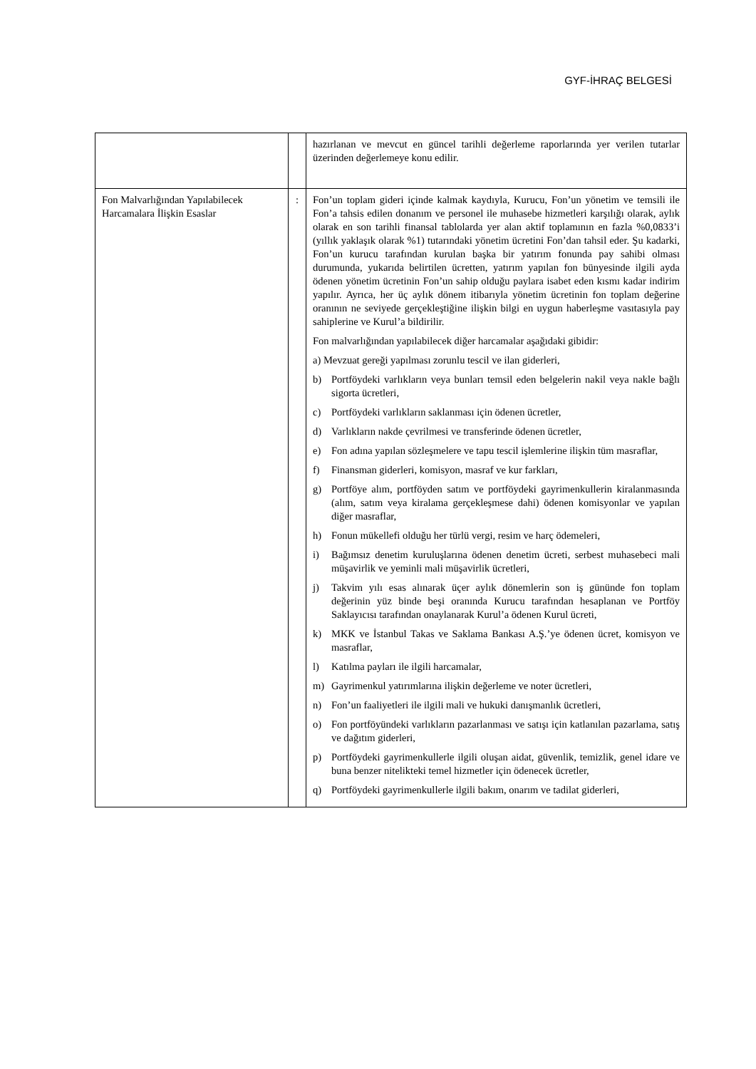GYF-İHRAÇ BELGESİ
| | | hazırlanan ve mevcut en güncel tarihli değerleme raporlarında yer verilen tutarlar üzerinden değerlemeye konu edilir. |
| Fon Malvarlığından Yapılabilecek Harcamalara İlişkin Esaslar | : | Fon’un toplam gideri içinde kalmak kaydıyla, Kurucu, Fon’un yönetim ve temsili ile Fon’a tahsis edilen donanım ve personel ile muhasebe hizmetleri karşılığı olarak, aylık olarak en son tarihli finansal tablolarda yer alan aktif toplamının en fazla %0,0833’i (yıllık yaklaşık olarak %1) tutarındaki yönetim ücretini Fon’dan tahsil eder. Şu kadarki, Fon’un kurucu tarafından kurulan başka bir yatırım fonunda pay sahibi olması durumunda, yukarıda belirtilen ücretten, yatırım yapılan fon bünyesinde ilgili ayda ödenen yönetim ücretinin Fon’un sahip olduğu paylara isabet eden kısmı kadar indirim yapılır. Ayrıca, her üç aylık dönem itibarıyla yönetim ücretinin fon toplam değerine oranının ne seviyede gerçekleştiğine ilişkin bilgi en uygun haberleşme vasıtasıyla pay sahiplerine ve Kurul’a bildirilir. Fon malvarlığından yapılabilecek diğer harcamalar aşağıdaki gibidir: a) Mevzuat gereği yapılması zorunlu tescil ve ilan giderleri, b) Portföydeki varlıkların veya bunları temsil eden belgelerin nakil veya nakle bağlı sigorta ücretleri, c) Portföydeki varlıkların saklanması için ödenen ücretler, d) Varlıkların nakde çevrilmesi ve transferinde ödenen ücretler, e) Fon adına yapılan sözleşmelere ve tapu tescil işlemlerine ilişkin tüm masraflar, f) Finansman giderleri, komisyon, masraf ve kur farkları, g) Portföye alım, portföyden satım ve portföydeki gayrimenkullerin kiralanmasında (alım, satım veya kiralama gerçekleşmese dahi) ödenen komisyonlar ve yapılan diğer masraflar, h) Fonun mükellefi olduğu her türlü vergi, resim ve harç ödemeleri, i) Bağımsız denetim kuruluşlarına ödenen denetim ücreti, serbest muhasebeci mali müşavirlik ve yeminli mali müşavirlik ücretleri, j) Takvim yılı esas alınarak üçer aylık dönemlerin son iş gününde fon toplam değerinin yüz binde beşi oranında Kurucu tarafından hesaplanan ve Portföy Saklayıcısı tarafından onaylanarak Kurul’a ödenen Kurul ücreti, k) MKK ve İstanbul Takas ve Saklama Bankası A.Ş.’ye ödenen ücret, komisyon ve masraflar, l) Katılma payları ile ilgili harcamalar, m) Gayrimenkul yatırımlarına ilişkin değerleme ve noter ücretleri, n) Fon’un faaliyetleri ile ilgili mali ve hukuki danışmanlık ücretleri, o) Fon portföyündeki varlıkların pazarlanması ve satışı için katlanılan pazarlama, satış ve dağıtım giderleri, p) Portföydeki gayrimenkullerle ilgili oluşan aidat, güvenlik, temizlik, genel idare ve buna benzer nitelikteki temel hizmetler için ödenecek ücretler, q) Portföydeki gayrimenkullerle ilgili bakım, onarım ve tadilat giderleri, |